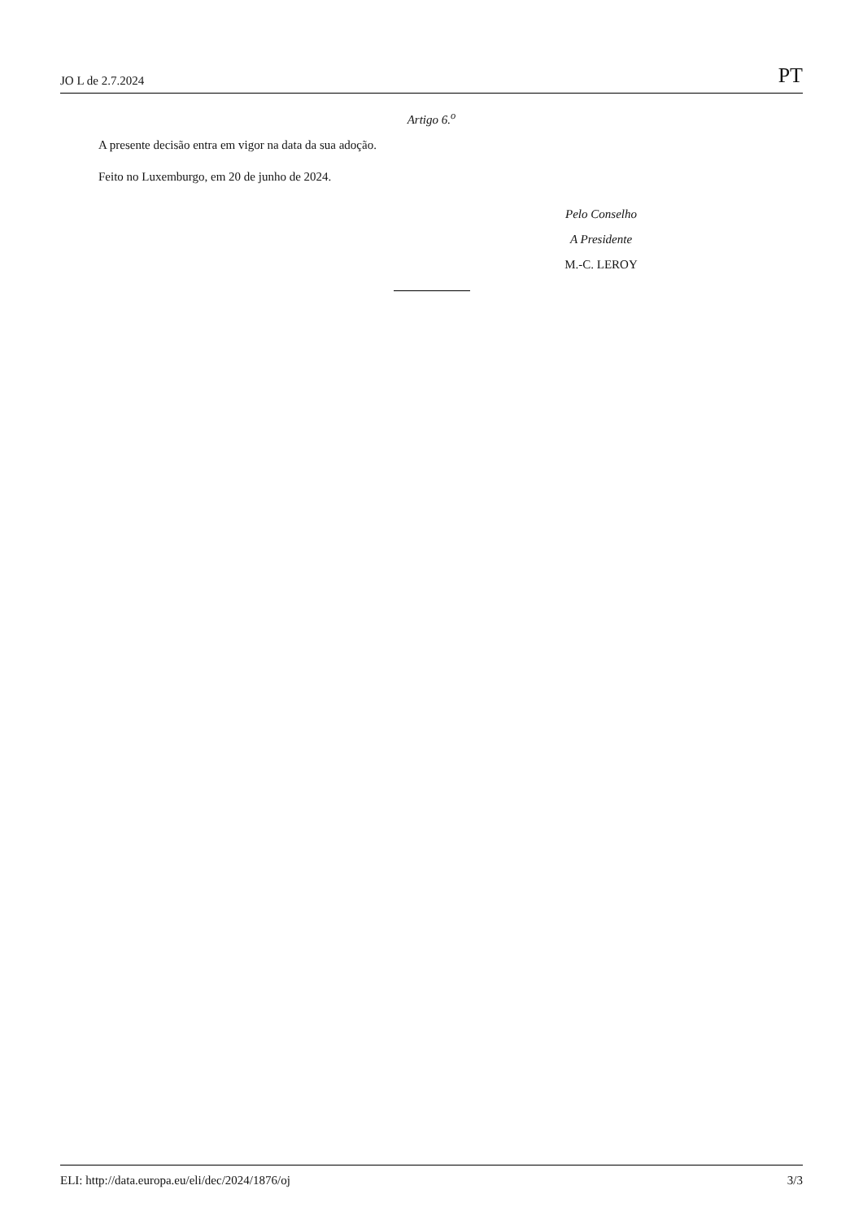JO L de 2.7.2024 PT
Artigo 6.<sup>o</sup>
A presente decisão entra em vigor na data da sua adoção.
Feito no Luxemburgo, em 20 de junho de 2024.
Pelo Conselho
A Presidente
M.-C. LEROY
ELI: http://data.europa.eu/eli/dec/2024/1876/oj 3/3